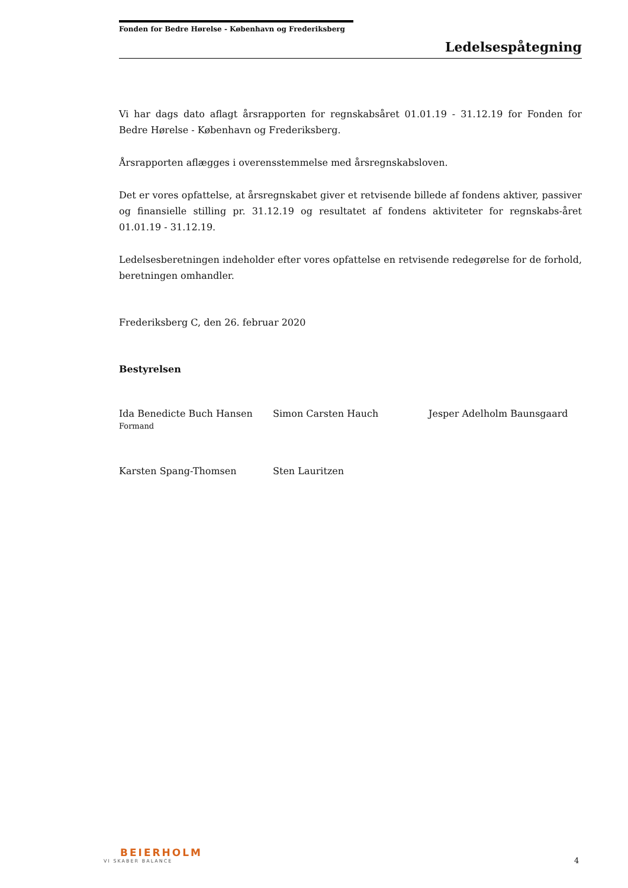Fonden for Bedre Hørelse - København og Frederiksberg
Ledelsespåtegning
Vi har dags dato aflagt årsrapporten for regnskabsåret 01.01.19 - 31.12.19 for Fonden for Bedre Hørelse - København og Frederiksberg.
Årsrapporten aflægges i overensstemmelse med årsregnskabsloven.
Det er vores opfattelse, at årsregnskabet giver et retvisende billede af fondens aktiver, passiver og finansielle stilling pr. 31.12.19 og resultatet af fondens aktiviteter for regnskabs-året 01.01.19 - 31.12.19.
Ledelsesberetningen indeholder efter vores opfattelse en retvisende redegørelse for de forhold, beretningen omhandler.
Frederiksberg C, den 26. februar 2020
Bestyrelsen
Ida Benedicte Buch Hansen
Formand
Simon Carsten Hauch Jesper Adelholm Baunsgaard
Karsten Spang-Thomsen Sten Lauritzen
BEIERHOLM
VI SKABER BALANCE
4